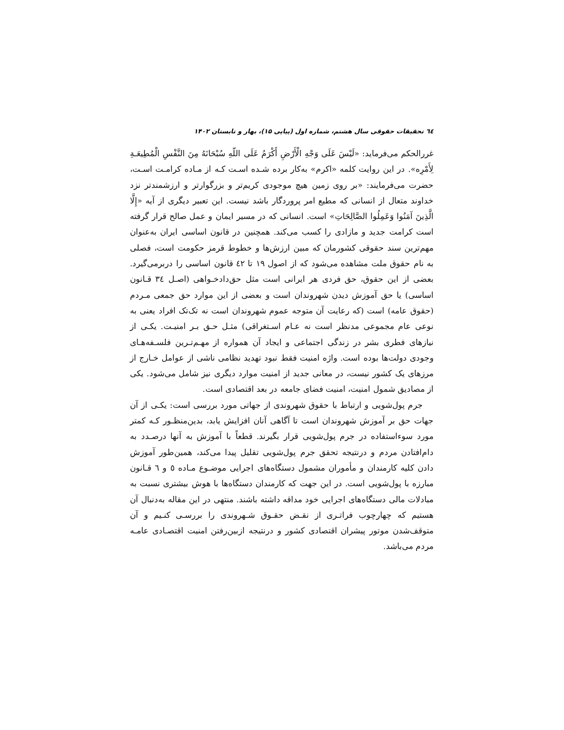٦٤ تحقیقات حقوقی سال هشتم، شماره اول (پیاپی ۱۵)، بهار و تابستان ۱۴۰۲
غررالحکم می‌فرماید: «لَیْسَ عَلَی وَجْهِ الْأَرْضِ أَکْرَمُ عَلَی اللّهِ سُبْحَانَهُ مِنَ النَّفْسِ الْمُطِیعَـةِ لِأَمْرِه». در این روایت کلمه «اکرم» به‌کار برده شـده اسـت کـه از مـاده کرامـت اسـت، حضرت می‌فرمایند: «بر روی زمین هیچ موجودی کریم‌تر و بزرگوارتر و ارزشمندتر نزد خداوند متعال از انسانی که مطیع امر پروردگار باشد نیست. این تعبیر دیگری از آیه «إِلَّا الَّذِینَ آمَنُوا وَعَمِلُوا الصَّالِحَاتِ» است. انسانی که در مسیر ایمان و عمل صالح قرار گرفته است کرامت جدید و مازادی را کسب می‌کند. همچنین در قانون اساسی ایران به‌عنوان مهم‌ترین سند حقوقی کشورمان که مبین ارزش‌ها و خطوط قرمز حکومت است، فصلی به نام حقوق ملت مشاهده می‌شود که از اصول ۱۹ تا ٤۲ قانون اساسی را دربرمی‌گیرد. بعضی از این حقوق، حق فردی هر ایرانی است مثل حق‌دادخـواهی (اصـل ٣٤ قـانون اساسی) یا حق آموزش دیدن شهروندان است و بعضی از این موارد حق جمعی مـردم (حقوق عامه) است (که رعایت آن متوجه عموم شهروندان است نه تک‌تک افراد یعنی به نوعی عام مجموعی مدنظر است نه عـام اسـتغراقی) مثـل حـق بـر امنیـت. یکـی از نیازهای فطری بشر در زندگی اجتماعی و ایجاد آن همواره از مهـم‌تـرین فلسـفه‌هـای وجودی دولت‌ها بوده است. واژه امنیت فقط نبود تهدید نظامی ناشی از عوامل خـارج از مرزهای یک کشور نیست، در معانی جدید از امنیت موارد دیگری نیز شامل می‌شود. یکی از مصادیق شمول امنیت، امنیت فضای جامعه در بعد اقتصادی است.
جرم پول‌شویی و ارتباط با حقوق شهروندی از جهاتی مورد بررسی است: یکـی از آن جهات حق بر آموزش شهروندان است تا آگاهی آنان افزایش یابد، بدین‌منظـور کـه کمتر مورد سوءاستفاده در جرم پول‌شویی قرار بگیرند. قطعاً با آموزش به آنها درصـدد به دام‌افتادن مردم و درنتیجه تحقق جرم پول‌شویی تقلیل پیدا می‌کند، همین‌طور آموزش دادن کلیه کارمندان و مأموران مشمول دستگاه‌های اجرایی موضـوع مـاده ٥ و ٦ قـانون مبارزه با پول‌شویی است. در این جهت که کارمندان دستگاه‌ها با هوش بیشتری نسبت به مبادلات مالی دستگاه‌های اجرایی خود مداقه داشته باشند. منتهی در این مقاله به‌دنبال آن هستیم که چهارچوب فراتـری از نقـض حقـوق شـهروندی را بررسـی کنـیم و آن متوقف‌شدن موتور پیشران اقتصادی کشور و درنتیجه ازبین‌رفتن امنیت اقتصـادی عامـه مردم می‌باشد.